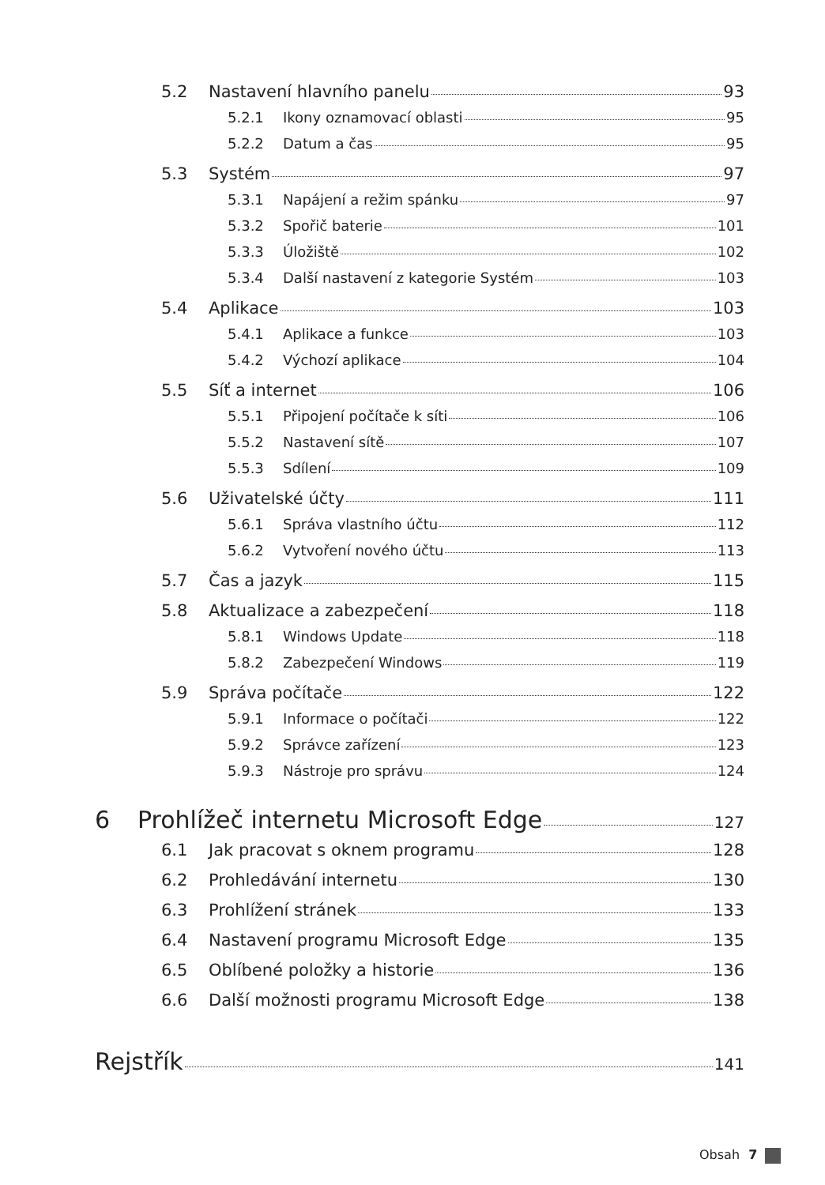5.2 Nastavení hlavního panelu 93
5.2.1 Ikony oznamovací oblasti 95
5.2.2 Datum a čas 95
5.3 Systém 97
5.3.1 Napájení a režim spánku 97
5.3.2 Spořič baterie 101
5.3.3 Úložiště 102
5.3.4 Další nastavení z kategorie Systém 103
5.4 Aplikace 103
5.4.1 Aplikace a funkce 103
5.4.2 Výchozí aplikace 104
5.5 Síť a internet 106
5.5.1 Připojení počítače k síti 106
5.5.2 Nastavení sítě 107
5.5.3 Sdílení 109
5.6 Uživatelské účty 111
5.6.1 Správa vlastního účtu 112
5.6.2 Vytvoření nového účtu 113
5.7 Čas a jazyk 115
5.8 Aktualizace a zabezpečení 118
5.8.1 Windows Update 118
5.8.2 Zabezpečení Windows 119
5.9 Správa počítače 122
5.9.1 Informace o počítači 122
5.9.2 Správce zařízení 123
5.9.3 Nástroje pro správu 124
6 Prohlížeč internetu Microsoft Edge 127
6.1 Jak pracovat s oknem programu 128
6.2 Prohledávání internetu 130
6.3 Prohlížení stránek 133
6.4 Nastavení programu Microsoft Edge 135
6.5 Oblíbené položky a historie 136
6.6 Další možnosti programu Microsoft Edge 138
Rejstřík 141
Obsah 7